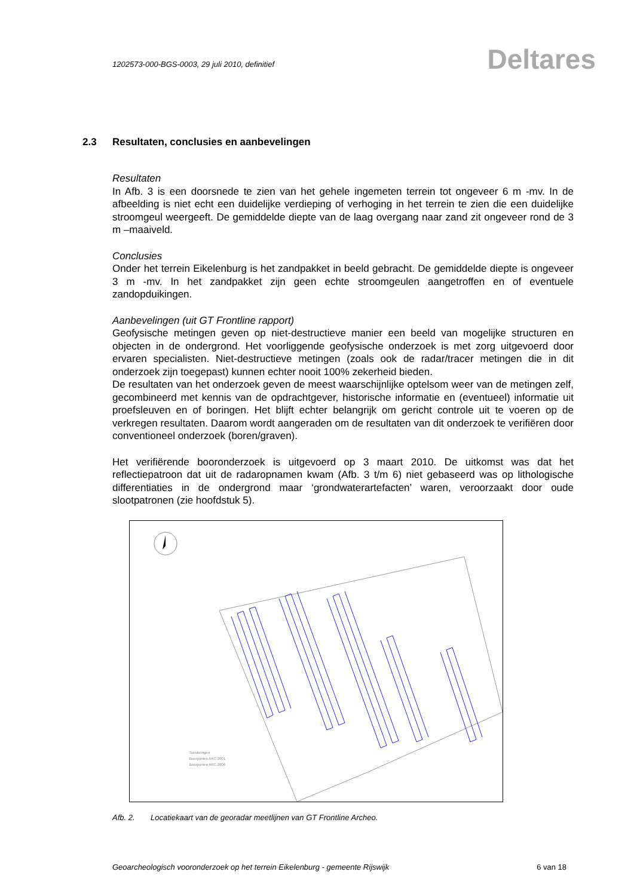1202573-000-BGS-0003, 29 juli 2010, definitief
Deltares
2.3 Resultaten, conclusies en aanbevelingen
Resultaten
In Afb. 3 is een doorsnede te zien van het gehele ingemeten terrein tot ongeveer 6 m -mv. In de afbeelding is niet echt een duidelijke verdieping of verhoging in het terrein te zien die een duidelijke stroomgeul weergeeft. De gemiddelde diepte van de laag overgang naar zand zit ongeveer rond de 3 m –maaiveld.
Conclusies
Onder het terrein Eikelenburg is het zandpakket in beeld gebracht. De gemiddelde diepte is ongeveer 3 m -mv. In het zandpakket zijn geen echte stroomgeulen aangetroffen en of eventuele zandopduikingen.
Aanbevelingen (uit GT Frontline rapport)
Geofysische metingen geven op niet-destructieve manier een beeld van mogelijke structuren en objecten in de ondergrond. Het voorliggende geofysische onderzoek is met zorg uitgevoerd door ervaren specialisten. Niet-destructieve metingen (zoals ook de radar/tracer metingen die in dit onderzoek zijn toegepast) kunnen echter nooit 100% zekerheid bieden.
De resultaten van het onderzoek geven de meest waarschijnlijke optelsom weer van de metingen zelf, gecombineerd met kennis van de opdrachtgever, historische informatie en (eventueel) informatie uit proefsleuven en of boringen. Het blijft echter belangrijk om gericht controle uit te voeren op de verkregen resultaten. Daarom wordt aangeraden om de resultaten van dit onderzoek te verifiëren door conventioneel onderzoek (boren/graven).
Het verifiërende booronderzoek is uitgevoerd op 3 maart 2010. De uitkomst was dat het reflectiepatroon dat uit de radaropnamen kwam (Afb. 3 t/m 6) niet gebaseerd was op lithologische differentiaties in de ondergrond maar ‘grondwaterartefacten’ waren, veroorzaakt door oude slootpatronen (zie hoofdstuk 5).
Sonderingen
Boorpunten ARC 2001
Boorpunten ARC 2006
Afb. 2. Locatiekaart van de georadar meetlijnen van GT Frontline Archeo.
Geoarcheologisch vooronderzoek op het terrein Eikelenburg - gemeente Rijswijk 6 van 18